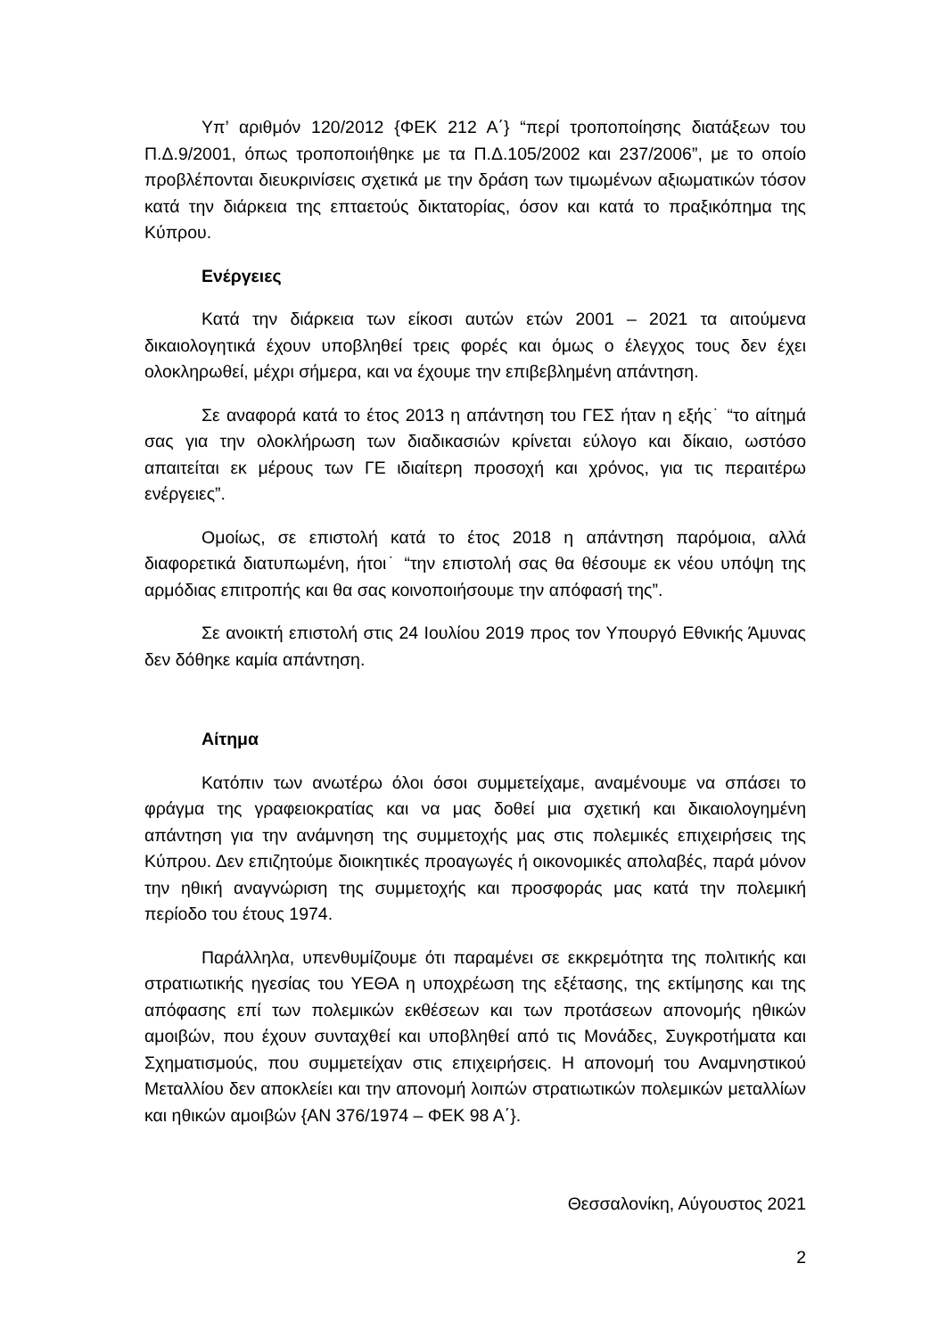Υπ’ αριθμόν 120/2012 {ΦΕΚ 212 Α΄} “περί τροποποίησης διατάξεων του Π.Δ.9/2001, όπως τροποποιήθηκε με τα Π.Δ.105/2002 και 237/2006”, με το οποίο προβλέπονται διευκρινίσεις σχετικά με την δράση των τιμωμένων αξιωματικών τόσον κατά την διάρκεια της επταετούς δικτατορίας, όσον και κατά το πραξικόπημα της Κύπρου.
Ενέργειες
Κατά την διάρκεια των είκοσι αυτών ετών 2001 – 2021 τα αιτούμενα δικαιολογητικά έχουν υποβληθεί τρεις φορές και όμως ο έλεγχος τους δεν έχει ολοκληρωθεί, μέχρι σήμερα, και να έχουμε την επιβεβλημένη απάντηση.
Σε αναφορά κατά το έτος 2013 η απάντηση του ΓΕΣ ήταν η εξής˙ “το αίτημά σας για την ολοκλήρωση των διαδικασιών κρίνεται εύλογο και δίκαιο, ωστόσο απαιτείται εκ μέρους των ΓΕ ιδιαίτερη προσοχή και χρόνος, για τις περαιτέρω ενέργειες”.
Ομοίως, σε επιστολή κατά το έτος 2018 η απάντηση παρόμοια, αλλά διαφορετικά διατυπωμένη, ήτοι˙ “την επιστολή σας θα θέσουμε εκ νέου υπόψη της αρμόδιας επιτροπής και θα σας κοινοποιήσουμε την απόφασή της”.
Σε ανοικτή επιστολή στις 24 Ιουλίου 2019 προς τον Υπουργό Εθνικής Άμυνας δεν δόθηκε καμία απάντηση.
Αίτημα
Κατόπιν των ανωτέρω όλοι όσοι συμμετείχαμε, αναμένουμε να σπάσει το φράγμα της γραφειοκρατίας και να μας δοθεί μια σχετική και δικαιολογημένη απάντηση για την ανάμνηση της συμμετοχής μας στις πολεμικές επιχειρήσεις της Κύπρου. Δεν επιζητούμε διοικητικές προαγωγές ή οικονομικές απολαβές, παρά μόνον την ηθική αναγνώριση της συμμετοχής και προσφοράς μας κατά την πολεμική περίοδο του έτους 1974.
Παράλληλα, υπενθυμίζουμε ότι παραμένει σε εκκρεμότητα της πολιτικής και στρατιωτικής ηγεσίας του ΥΕΘΑ η υποχρέωση της εξέτασης, της εκτίμησης και της απόφασης επί των πολεμικών εκθέσεων και των προτάσεων απονομής ηθικών αμοιβών, που έχουν συνταχθεί και υποβληθεί από τις Μονάδες, Συγκροτήματα και Σχηματισμούς, που συμμετείχαν στις επιχειρήσεις. Η απονομή του Αναμνηστικού Μεταλλίου δεν αποκλείει και την απονομή λοιπών στρατιωτικών πολεμικών μεταλλίων και ηθικών αμοιβών {ΑΝ 376/1974 – ΦΕΚ 98 Α΄}.
Θεσσαλονίκη, Αύγουστος 2021
2